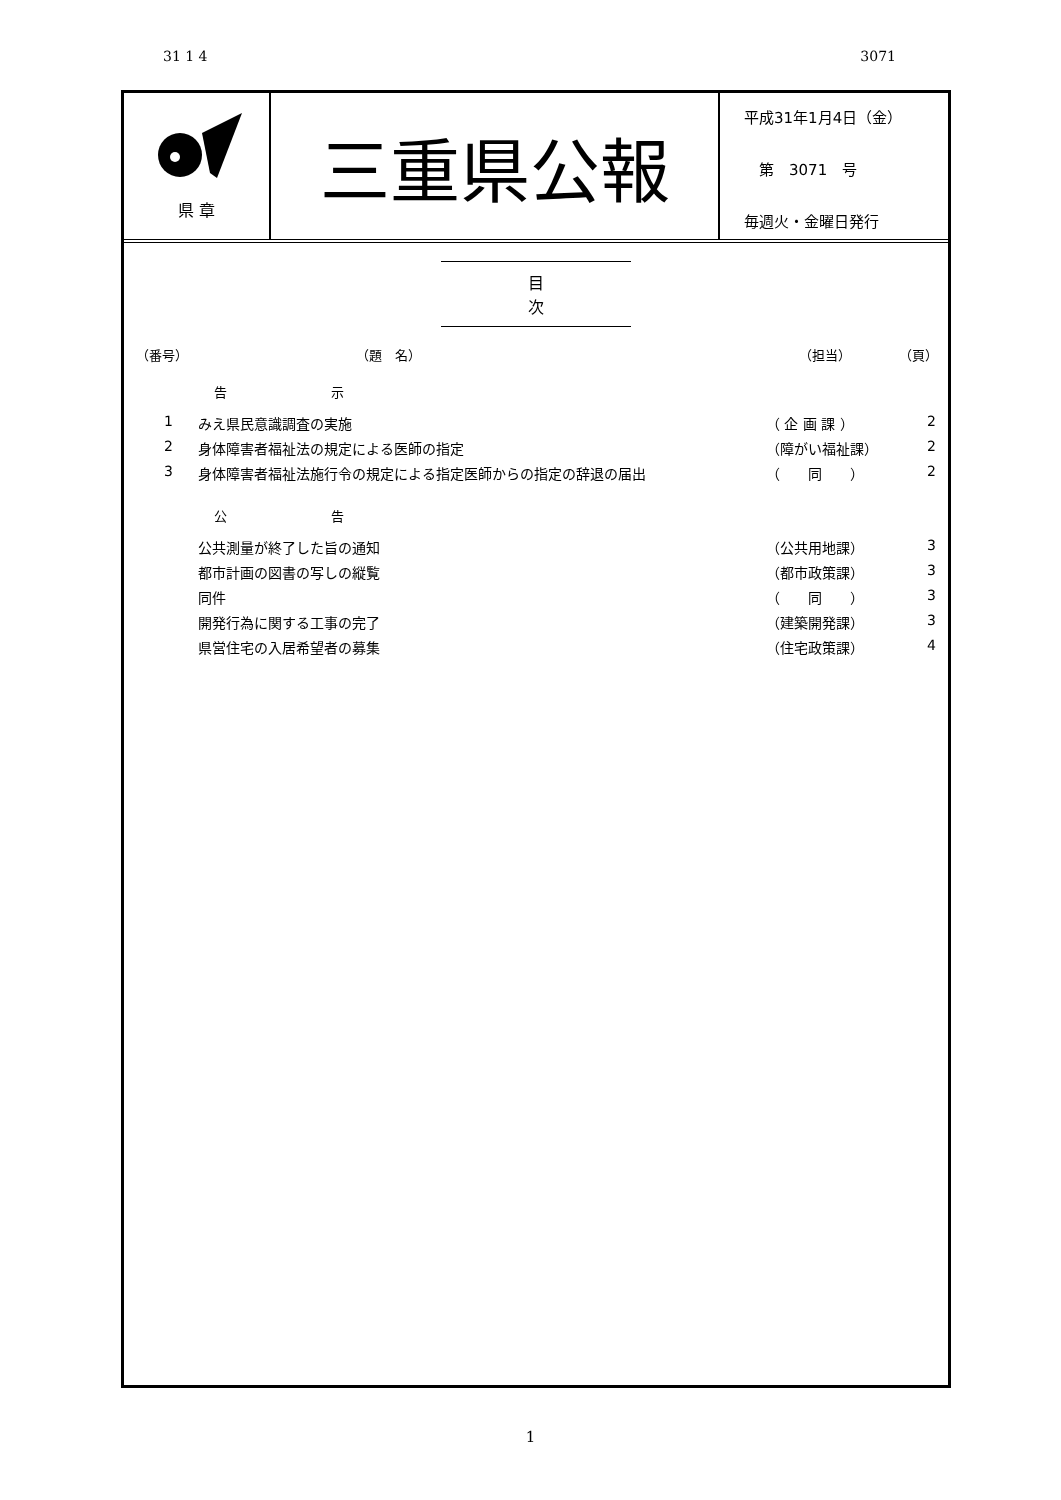31 1 4 3071
県 章
三重県公報
平成31年1月4日（金）
　第　3071　号
毎週火・金曜日発行
目 次
（番号） （題　名） （担当） （頁）
告 示
1 みえ県民意識調査の実施 （ 企 画 課 ） 2
2 身体障害者福祉法の規定による医師の指定 （障がい福祉課） 2
3 身体障害者福祉法施行令の規定による指定医師からの指定の辞退の届出 （　　同　　） 2
公 告
公共測量が終了した旨の通知 （公共用地課） 3
都市計画の図書の写しの縦覧 （都市政策課） 3
同件 （　　同　　） 3
開発行為に関する工事の完了 （建築開発課） 3
県営住宅の入居希望者の募集 （住宅政策課） 4
1